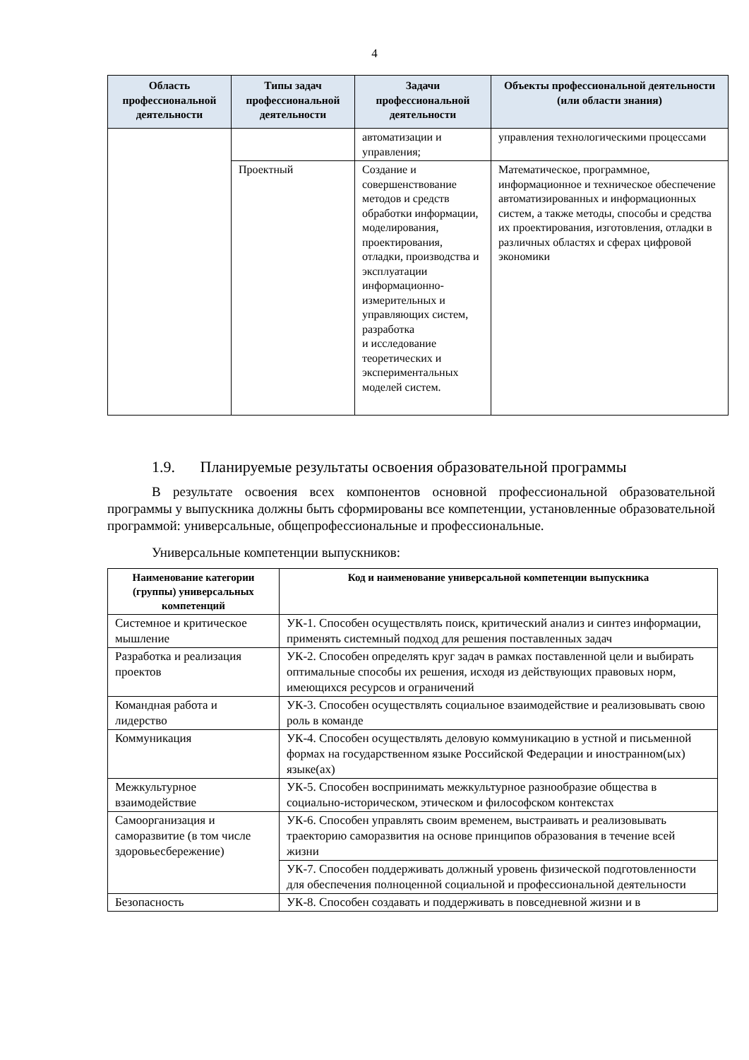4
| Область профессиональной деятельности | Типы задач профессиональной деятельности | Задачи профессиональной деятельности | Объекты профессиональной деятельности (или области знания) |
| --- | --- | --- | --- |
| | | автоматизации и управления; | управления технологическими процессами |
| | Проектный | Создание и совершенствование методов и средств обработки информации, моделирования, проектирования, отладки, производства и эксплуатации информационно-измерительных и управляющих систем, разработка и исследование теоретических и экспериментальных моделей систем. | Математическое, программное, информационное и техническое обеспечение автоматизированных и информационных систем, а также методы, способы и средства их проектирования, изготовления, отладки в различных областях и сферах цифровой экономики |
1.9. Планируемые результаты освоения образовательной программы
В результате освоения всех компонентов основной профессиональной образовательной программы у выпускника должны быть сформированы все компетенции, установленные образовательной программой: универсальные, общепрофессиональные и профессиональные.
Универсальные компетенции выпускников:
| Наименование категории (группы) универсальных компетенций | Код и наименование универсальной компетенции выпускника |
| --- | --- |
| Системное и критическое мышление | УК-1. Способен осуществлять поиск, критический анализ и синтез информации, применять системный подход для решения поставленных задач |
| Разработка и реализация проектов | УК-2. Способен определять круг задач в рамках поставленной цели и выбирать оптимальные способы их решения, исходя из действующих правовых норм, имеющихся ресурсов и ограничений |
| Командная работа и лидерство | УК-3. Способен осуществлять социальное взаимодействие и реализовывать свою роль в команде |
| Коммуникация | УК-4. Способен осуществлять деловую коммуникацию в устной и письменной формах на государственном языке Российской Федерации и иностранном(ых) языке(ах) |
| Межкультурное взаимодействие | УК-5. Способен воспринимать межкультурное разнообразие общества в социально-историческом, этическом и философском контекстах |
| Самоорганизация и саморазвитие (в том числе здоровьесбережение) | УК-6. Способен управлять своим временем, выстраивать и реализовывать траекторию саморазвития на основе принципов образования в течение всей жизни |
| | УК-7. Способен поддерживать должный уровень физической подготовленности для обеспечения полноценной социальной и профессиональной деятельности |
| Безопасность | УК-8. Способен создавать и поддерживать в повседневной жизни и в |